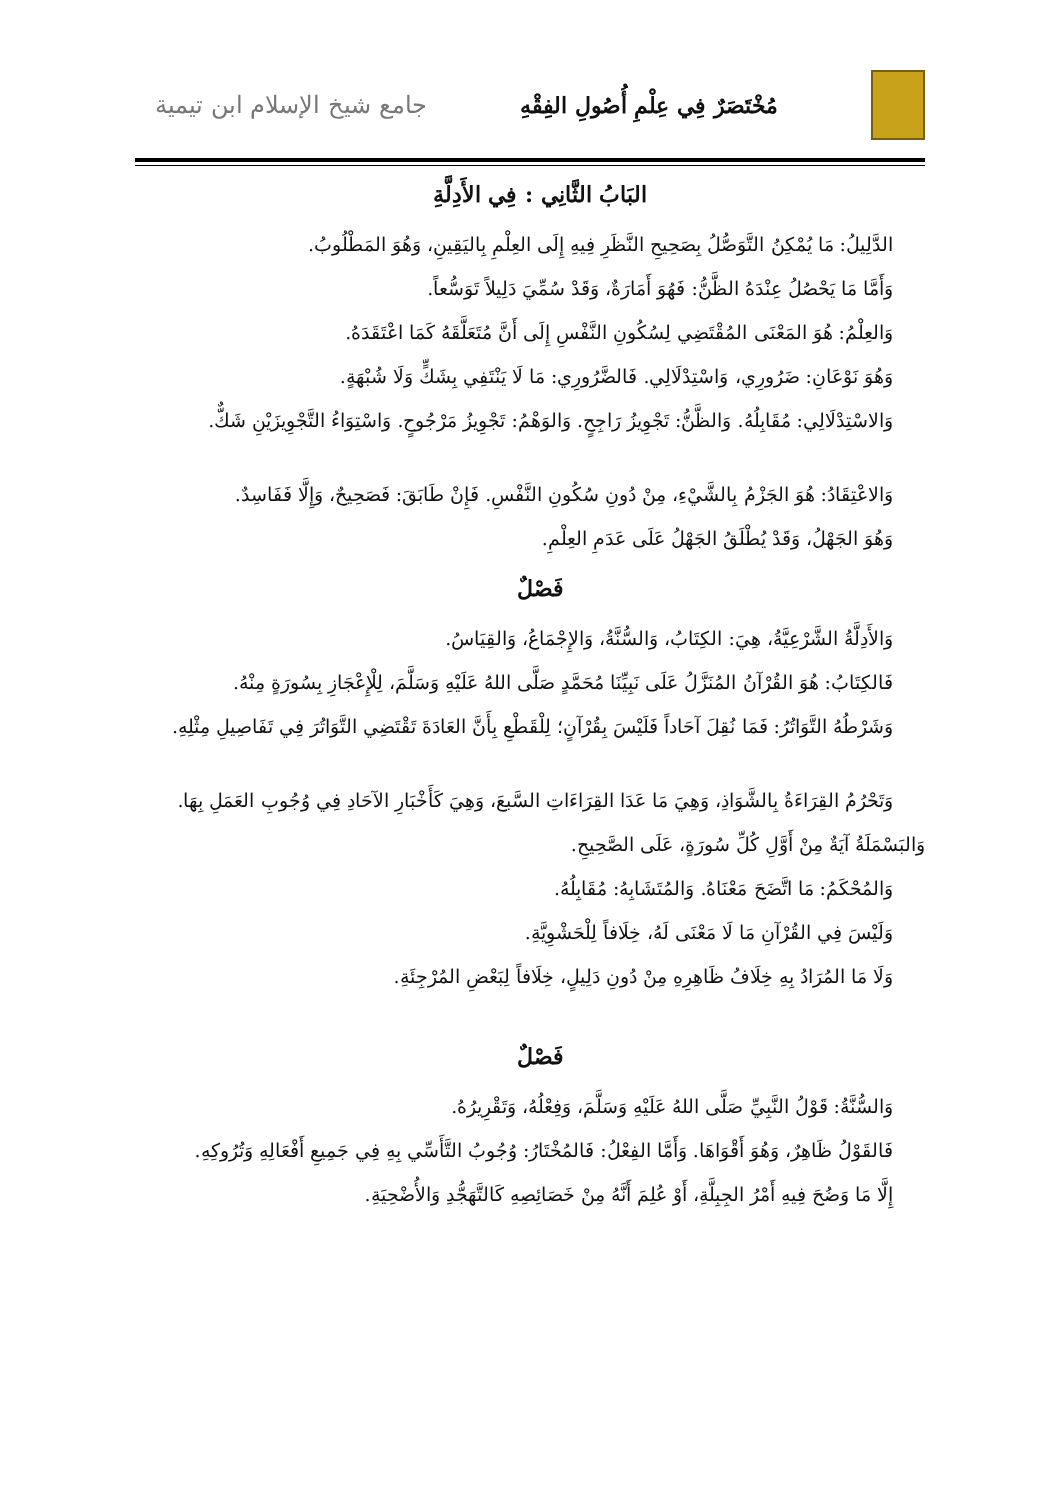مُخْتَصَرٌ فِي عِلْمِ أُصُولِ الفِقْهِ
جامع شيخ الإسلام ابن تيمية
البَابُ الثَّانِي : فِي الأَدِلَّةِ
الدَّلِيلُ: مَا يُمْكِنُ التَّوَصُّلُ بِصَحِيحِ النَّظَرِ فِيهِ إِلَى العِلْمِ بِاليَقِينِ، وَهُوَ المَطْلُوبُ.
وَأَمَّا مَا يَحْصُلُ عِنْدَهُ الظَّنُّ: فَهُوَ أَمَارَةٌ، وَقَدْ سُمِّيَ دَلِيلاً تَوَسُّعاً.
وَالعِلْمُ: هُوَ المَعْنَى المُقْتَضِي لِسُكُونِ النَّفْسِ إِلَى أَنَّ مُتَعَلَّقَهُ كَمَا اعْتَقَدَهُ.
وَهُوَ نَوْعَانِ: ضَرُورِي، وَاسْتِدْلَالِي. فَالضَّرُورِي: مَا لَا يَنْتَفِي بِشَكٍّ وَلَا شُبْهَةٍ.
وَالاسْتِدْلَالِي: مُقَابِلُهُ. وَالظَّنُّ: تَجْوِيزُ رَاجِحٍ. وَالوَهْمُ: تَجْوِيزُ مَرْجُوحٍ. وَاسْتِوَاءُ التَّجْوِيزَيْنِ شَكٌّ.
وَالاعْتِقَادُ: هُوَ الجَزْمُ بِالشَّيْءِ، مِنْ دُونِ سُكُونِ النَّفْسِ. فَإِنْ طَابَقَ: فَصَحِيحٌ، وَإِلَّا فَفَاسِدٌ.
وَهُوَ الجَهْلُ، وَقَدْ يُطْلَقُ الجَهْلُ عَلَى عَدَمِ العِلْمِ.
فَصْلٌ
وَالأَدِلَّةُ الشَّرْعِيَّةُ، هِيَ: الكِتَابُ، وَالسُّنَّةُ، وَالإِجْمَاعُ، وَالقِيَاسُ.
فَالكِتَابُ: هُوَ القُرْآنُ المُنَزَّلُ عَلَى نَبِيِّنَا مُحَمَّدٍ صَلَّى اللهُ عَلَيْهِ وَسَلَّمَ، لِلْإِعْجَازِ بِسُورَةٍ مِنْهُ.
وَشَرْطُهُ التَّوَاتُرُ: فَمَا نُقِلَ آحَاداً فَلَيْسَ بِقُرْآنٍ؛ لِلْقَطْعِ بِأَنَّ العَادَةَ تَقْتَضِي التَّوَاتُرَ فِي تَفَاصِيلِ مِثْلِهِ.
وَتَحْرُمُ القِرَاءَةُ بِالشَّوَاذِ، وَهِيَ مَا عَدَا القِرَاءَاتِ السَّبعَ، وَهِيَ كَأَخْبَارِ الآحَادِ فِي وُجُوبِ العَمَلِ بِهَا. وَالبَسْمَلَةُ آيَةٌ مِنْ أَوَّلِ كُلِّ سُورَةٍ، عَلَى الصَّحِيحِ.
وَالمُحْكَمُ: مَا اتَّضَحَ مَعْنَاهُ. وَالمُتَشَابِهُ: مُقَابِلُهُ.
وَلَيْسَ فِي القُرْآنِ مَا لَا مَعْنَى لَهُ، خِلَافاً لِلْحَشْوِيَّةِ.
وَلَا مَا المُرَادُ بِهِ خِلَافُ ظَاهِرِهِ مِنْ دُونِ دَلِيلٍ، خِلَافاً لِبَعْضِ المُرْجِئَةِ.
فَصْلٌ
وَالسُّنَّةُ: قَوْلُ النَّبِيِّ صَلَّى اللهُ عَلَيْهِ وَسَلَّمَ، وَفِعْلُهُ، وَتَقْرِيرُهُ.
فَالقَوْلُ ظَاهِرٌ، وَهُوَ أَقْوَاهَا. وَأَمَّا الفِعْلُ: فَالمُخْتَارُ: وُجُوبُ التَّأَسِّي بِهِ فِي جَمِيعِ أَفْعَالِهِ وَتُرُوكِهِ.
إِلَّا مَا وَضُحَ فِيهِ أَمْرُ الجِبِلَّةِ، أَوْ عُلِمَ أَنَّهُ مِنْ خَصَائِصِهِ كَالتَّهَجُّدِ وَالأُضْحِيَةِ.